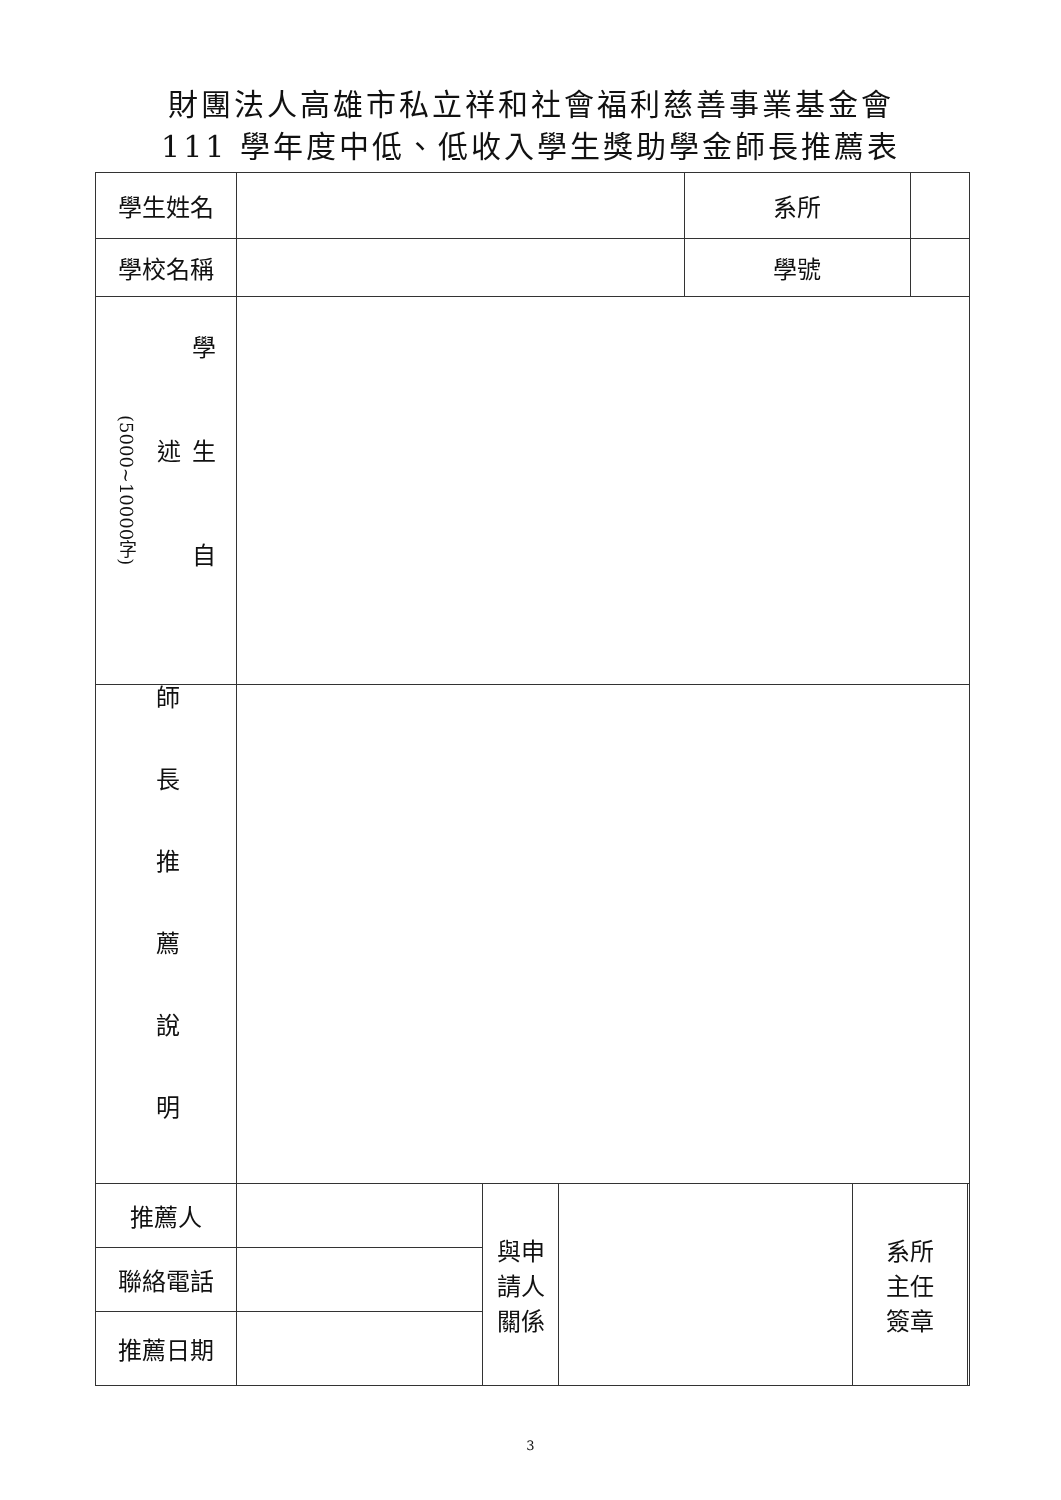財團法人高雄市私立祥和社會福利慈善事業基金會
111 學年度中低、低收入學生獎助學金師長推薦表
| 學生姓名 | | | | 系所 | | | |
| 學校名稱 | | | | 學號 | | | |
| (5000~10000字) 學生自述 | | | | | | | |
| 師長推薦說明 | | | | | | | |
| 推薦人 | | 與申 請人 關係 | | | 系所 主任 簽章 | | |
| 聯絡電話 | | | | | | | |
| 推薦日期 | | | | | | | |
3